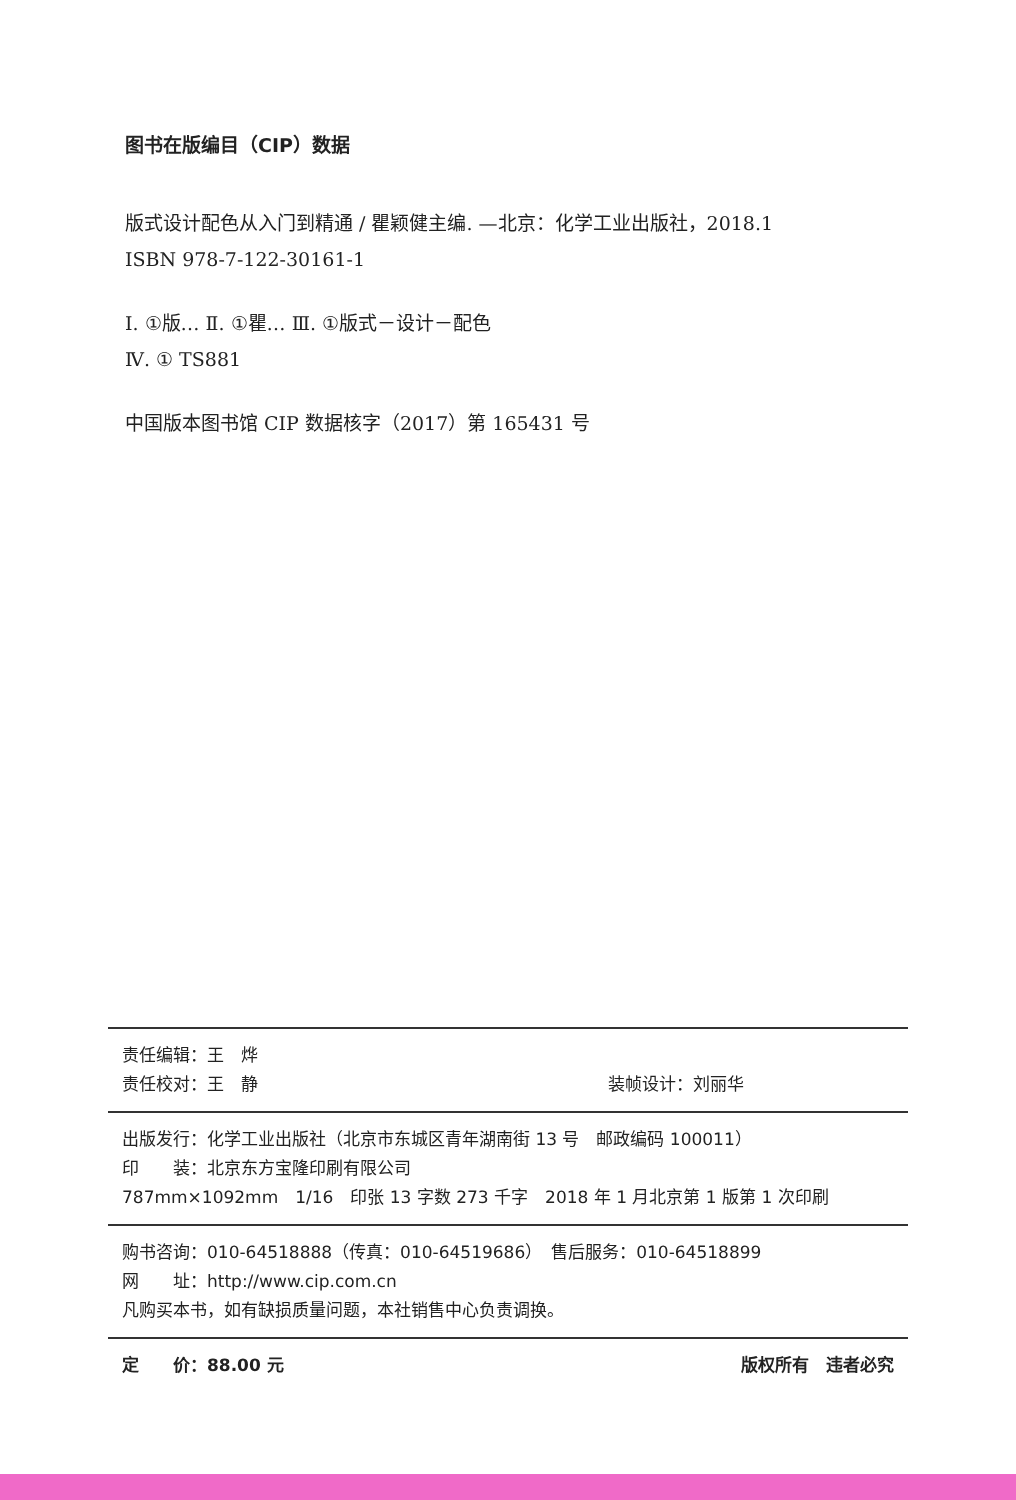图书在版编目（CIP）数据
版式设计配色从入门到精通 / 瞿颖健主编. —北京：化学工业出版社，2018.1
ISBN 978-7-122-30161-1
Ⅰ. ①版… Ⅱ. ①瞿… Ⅲ. ①版式－设计－配色
Ⅳ. ① TS881
中国版本图书馆 CIP 数据核字（2017）第 165431 号
责任编辑：王　烨
责任校对：王　静 装帧设计：刘丽华
出版发行：化学工业出版社（北京市东城区青年湖南街 13 号　邮政编码 100011）
印　　装：北京东方宝隆印刷有限公司
787mm×1092mm　1/16　印张 13 字数 273 千字　2018 年 1 月北京第 1 版第 1 次印刷
购书咨询：010-64518888（传真：010-64519686）　售后服务：010-64518899
网　　址：http://www.cip.com.cn
凡购买本书，如有缺损质量问题，本社销售中心负责调换。
定　　价：88.00 元 版权所有　违者必究